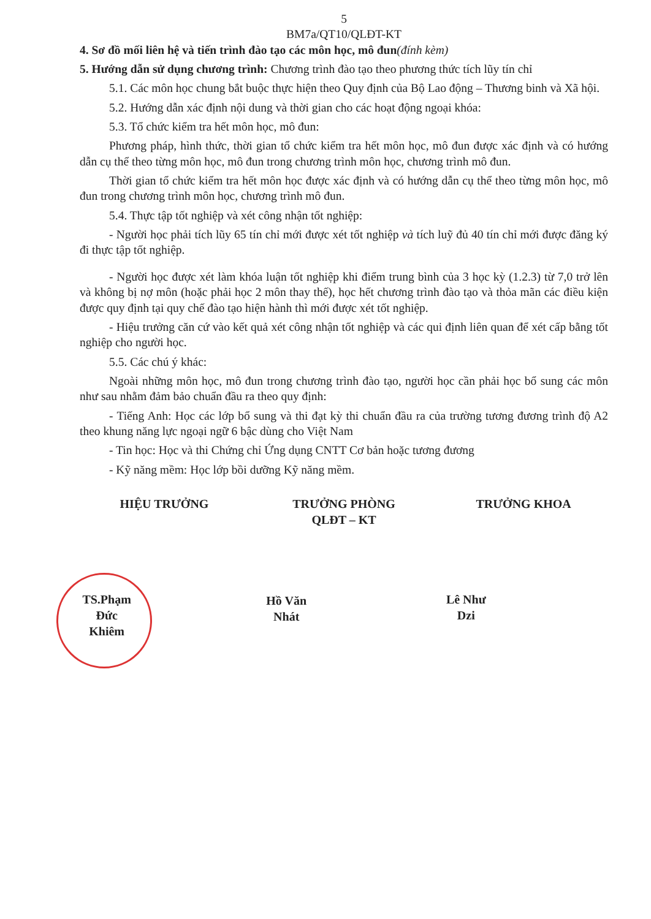5
BM7a/QT10/QLĐT-KT
4. Sơ đồ mối liên hệ và tiến trình đào tạo các môn học, mô đun(đính kèm)
5. Hướng dẫn sử dụng chương trình: Chương trình đào tạo theo phương thức tích lũy tín chỉ
5.1. Các môn học chung bắt buộc thực hiện theo Quy định của Bộ Lao động – Thương binh và Xã hội.
5.2. Hướng dẫn xác định nội dung và thời gian cho các hoạt động ngoại khóa:
5.3. Tổ chức kiểm tra hết môn học, mô đun:
Phương pháp, hình thức, thời gian tổ chức kiểm tra hết môn học, mô đun được xác định và có hướng dẫn cụ thể theo từng môn học, mô đun trong chương trình môn học, chương trình mô đun.
Thời gian tổ chức kiểm tra hết môn học được xác định và có hướng dẫn cụ thể theo từng môn học, mô đun trong chương trình môn học, chương trình mô đun.
5.4. Thực tập tốt nghiệp và xét công nhận tốt nghiệp:
- Người học phải tích lũy 65 tín chỉ mới được xét tốt nghiệp và tích luỹ đủ 40 tín chỉ mới được đăng ký đi thực tập tốt nghiệp.
- Người học được xét làm khóa luận tốt nghiệp khi điểm trung bình của 3 học kỳ (1.2.3) từ 7,0 trở lên và không bị nợ môn (hoặc phải học 2 môn thay thế), học hết chương trình đào tạo và thỏa mãn các điều kiện được quy định tại quy chế đào tạo hiện hành thì mới được xét tốt nghiệp.
- Hiệu trưởng căn cứ vào kết quả xét công nhận tốt nghiệp và các qui định liên quan để xét cấp bằng tốt nghiệp cho người học.
5.5. Các chú ý khác:
Ngoài những môn học, mô đun trong chương trình đào tạo, người học cần phải học bổ sung các môn như sau nhằm đảm bảo chuẩn đầu ra theo quy định:
- Tiếng Anh: Học các lớp bổ sung và thi đạt kỳ thi chuẩn đầu ra của trường tương đương trình độ A2 theo khung năng lực ngoại ngữ 6 bậc dùng cho Việt Nam
- Tin học: Học và thi Chứng chỉ Ứng dụng CNTT Cơ bản hoặc tương đương
- Kỹ năng mềm: Học lớp bồi dưỡng Kỹ năng mềm.
HIỆU TRƯỞNG
TS.Phạm Đức Khiêm
TRƯỞNG PHÒNG
QLĐT – KT
Hồ Văn Nhát
TRƯỞNG KHOA
Lê Như Dzi